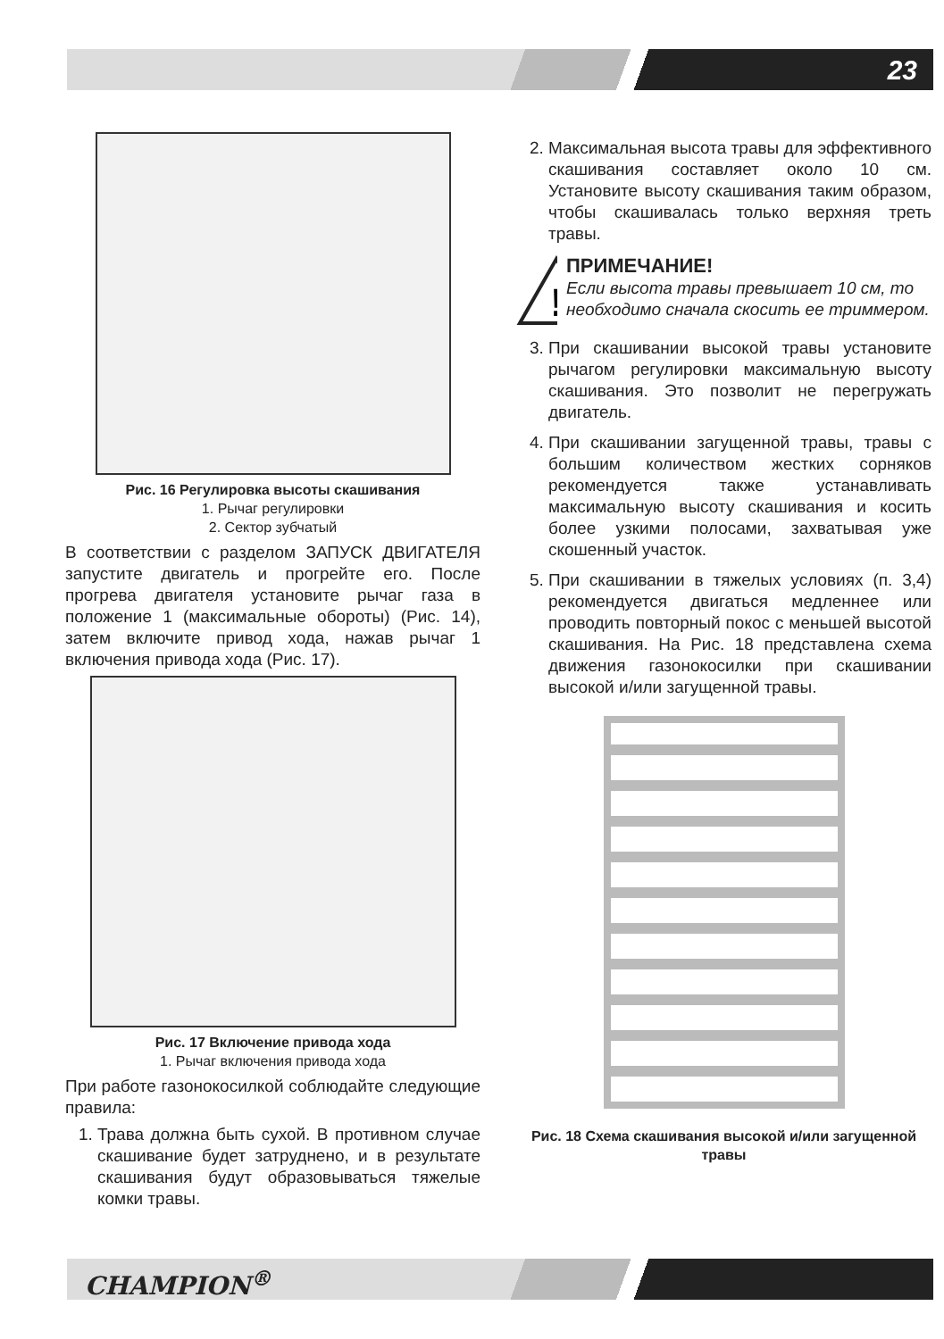23
Рис. 16 Регулировка высоты скашивания
1. Рычаг регулировки
2. Сектор зубчатый
В соответствии с разделом ЗАПУСК ДВИГАТЕЛЯ запустите двигатель и прогрейте его. После прогрева двигателя установите рычаг газа в положение 1 (максимальные обороты) (Рис. 14), затем включите привод хода, нажав рычаг 1 включения привода хода (Рис. 17).
Рис. 17 Включение привода хода
1. Рычаг включения привода хода
При работе газонокосилкой соблюдайте следующие правила:
1. Трава должна быть сухой. В противном случае скашивание будет затруднено, и в результате скашивания будут образовываться тяжелые комки травы.
2. Максимальная высота травы для эффективного скашивания составляет около 10 см. Установите высоту скашивания таким образом, чтобы скашивалась только верхняя треть травы.
!
ПРИМЕЧАНИЕ!
Если высота травы превышает 10 см, то необходимо сначала скосить ее триммером.
3. При скашивании высокой травы установите рычагом регулировки максимальную высоту скашивания. Это позволит не перегружать двигатель.
4. При скашивании загущенной травы, травы с большим количеством жестких сорняков рекомендуется также устанавливать максимальную высоту скашивания и косить более узкими полосами, захватывая уже скошенный участок.
5. При скашивании в тяжелых условиях (п. 3,4) рекомендуется двигаться медленнее или проводить повторный покос с меньшей высотой скашивания. На Рис. 18 представлена схема движения газонокосилки при скашивании высокой и/или загущенной травы.
Рис. 18 Схема скашивания высокой и/или загущенной травы
CHAMPION<sup>®</sup>